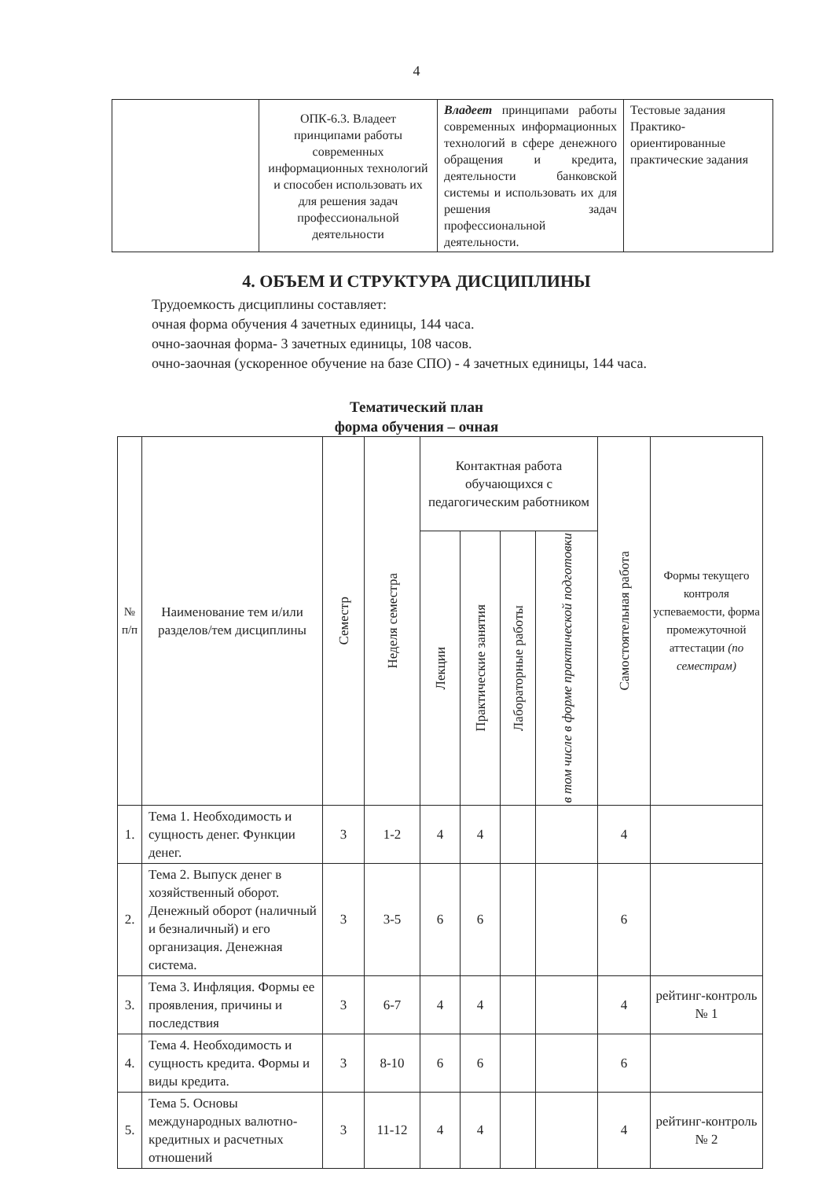4
| | ОПК-6.3. Владеет принципами работы современных информационных технологий и способен использовать их для решения задач профессиональной деятельности | Владеет принципами работы современных информационных технологий в сфере денежного обращения и кредита, деятельности банковской системы и использовать их для решения задач профессиональной деятельности. | Тестовые задания Практико-ориентированные практические задания |
4. ОБЪЕМ И СТРУКТУРА ДИСЦИПЛИНЫ
Трудоемкость дисциплины составляет:
очная форма обучения 4 зачетных единицы, 144 часа.
очно-заочная форма- 3 зачетных единицы, 108 часов.
очно-заочная (ускоренное обучение на базе СПО) - 4 зачетных единицы, 144 часа.
Тематический план
форма обучения – очная
| № п/п | Наименование тем и/или разделов/тем дисциплины | Семестр | Неделя семестра | Контактная работа обучающихся с педагогическим работником | | | | Самостоятельная работа | Формы текущего контроля успеваемости, форма промежуточной аттестации (по семестрам) |
| --- | --- | --- | --- | --- | --- | --- | --- | --- | --- |
| | | | | Лекции | Практические занятия | Лабораторные работы | в том числе в форме практической подготовки | | |
| 1. | Тема 1. Необходимость и сущность денег. Функции денег. | 3 | 1-2 | 4 | 4 | | | 4 | |
| 2. | Тема 2. Выпуск денег в хозяйственный оборот. Денежный оборот (наличный и безналичный) и его организация. Денежная система. | 3 | 3-5 | 6 | 6 | | | 6 | |
| 3. | Тема 3. Инфляция. Формы ее проявления, причины и последствия | 3 | 6-7 | 4 | 4 | | | 4 | рейтинг-контроль № 1 |
| 4. | Тема 4. Необходимость и сущность кредита. Формы и виды кредита. | 3 | 8-10 | 6 | 6 | | | 6 | |
| 5. | Тема 5. Основы международных валютно-кредитных и расчетных отношений | 3 | 11-12 | 4 | 4 | | | 4 | рейтинг-контроль № 2 |